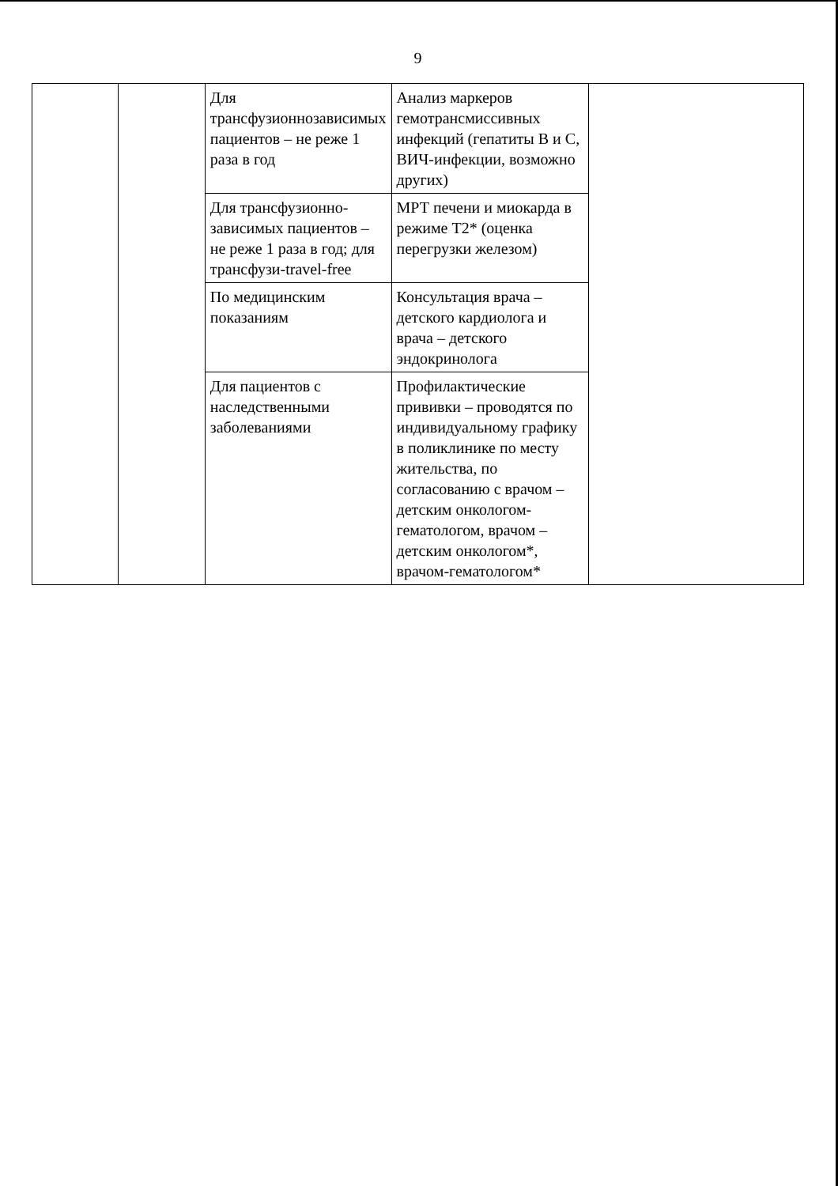9
| | | Для трансфузионнозависимых пациентов – не реже 1 раза в год | Анализ маркеров гемотрансмиссивных инфекций (гепатиты B и C, ВИЧ-инфекции, возможно других) | |
| | | Для трансфузионно-зависимых пациентов – не реже 1 раза в год; для трансфузи-travel-free | МРТ печени и миокарда в режиме T2* (оценка перегрузки железом) | |
| | | По медицинским показаниям | Консультация врача – детского кардиолога и врача – детского эндокринолога | |
| | | Для пациентов с наследственными заболеваниями | Профилактические прививки – проводятся по индивидуальному графику в поликлинике по месту жительства, по согласованию с врачом – детским онкологом-гематологом, врачом – детским онкологом*, врачом-гематологом* | |